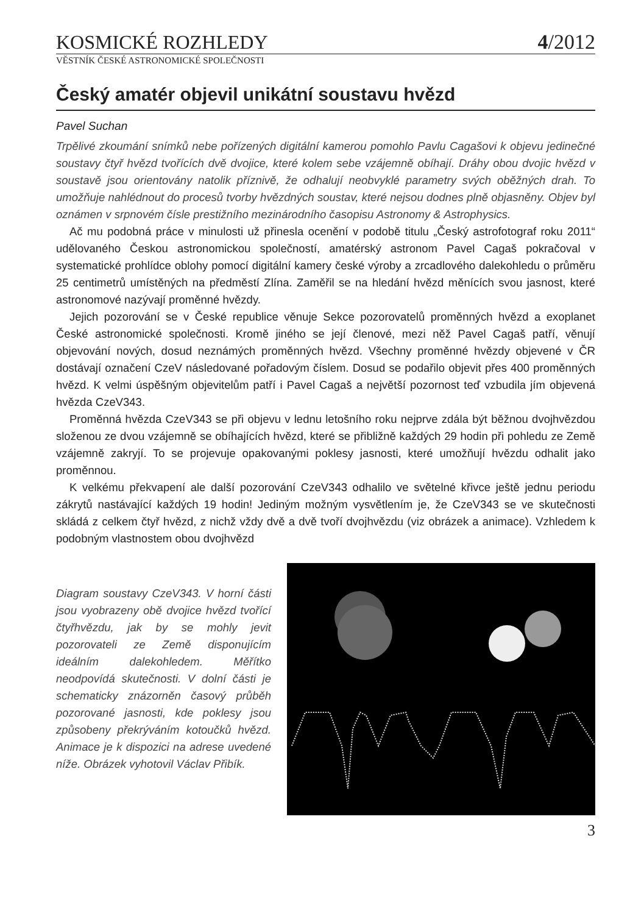KOSMICKÉ ROZHLEDY
4/2012
VĚSTNÍK ČESKÉ ASTRONOMICKÉ SPOLEČNOSTI
Český amatér objevil unikátní soustavu hvězd
Pavel Suchan
Trpělivé zkoumání snímků nebe pořízených digitální kamerou pomohlo Pavlu Cagašovi k objevu jedinečné soustavy čtyř hvězd tvořících dvě dvojice, které kolem sebe vzájemně obíhají. Dráhy obou dvojic hvězd v soustavě jsou orientovány natolik příznivě, že odhalují neobvyklé parametry svých oběžných drah. To umožňuje nahlédnout do procesů tvorby hvězdných soustav, které nejsou dodnes plně objasněny. Objev byl oznámen v srpnovém čísle prestižního mezinárodního časopisu Astronomy & Astrophysics.
Ač mu podobná práce v minulosti už přinesla ocenění v podobě titulu „Český astrofotograf roku 2011“ udělovaného Českou astronomickou společností, amatérský astronom Pavel Cagaš pokračoval v systematické prohlídce oblohy pomocí digitální kamery české výroby a zrcadlového dalekohledu o průměru 25 centimetrů umístěných na předměstí Zlína. Zaměřil se na hledání hvězd měnících svou jasnost, které astronomové nazývají proměnné hvězdy.
Jejich pozorování se v České republice věnuje Sekce pozorovatelů proměnných hvězd a exoplanet České astronomické společnosti. Kromě jiného se její členové, mezi něž Pavel Cagaš patří, věnují objevování nových, dosud neznámých proměnných hvězd. Všechny proměnné hvězdy objevené v ČR dostávají označení CzeV následované pořadovým číslem. Dosud se podařilo objevit přes 400 proměnných hvězd. K velmi úspěšným objevitelům patří i Pavel Cagaš a největší pozornost teď vzbudila jím objevená hvězda CzeV343.
Proměnná hvězda CzeV343 se při objevu v lednu letošního roku nejprve zdála být běžnou dvojhvězdou složenou ze dvou vzájemně se obíhajících hvězd, které se přibližně každých 29 hodin při pohledu ze Země vzájemně zakryjí. To se projevuje opakovanými poklesy jasnosti, které umožňují hvězdu odhalit jako proměnnou.
K velkému překvapení ale další pozorování CzeV343 odhalilo ve světelné křivce ještě jednu periodu zákrytů nastávající každých 19 hodin! Jediným možným vysvětlením je, že CzeV343 se ve skutečnosti skládá z celkem čtyř hvězd, z nichž vždy dvě a dvě tvoří dvojhvězdu (viz obrázek a animace). Vzhledem k podobným vlastnostem obou dvojhvězd
Diagram soustavy CzeV343. V horní části jsou vyobrazeny obě dvojice hvězd tvořící čtyřhvězdu, jak by se mohly jevit pozorovateli ze Země disponujícím ideálním dalekohledem. Měřítko neodpovídá skutečnosti. V dolní části je schematicky znázorněn časový průběh pozorované jasnosti, kde poklesy jsou způsobeny překrýváním kotoučků hvězd. Animace je k dispozici na adrese uvedené níže. Obrázek vyhotovil Václav Přibík.
3